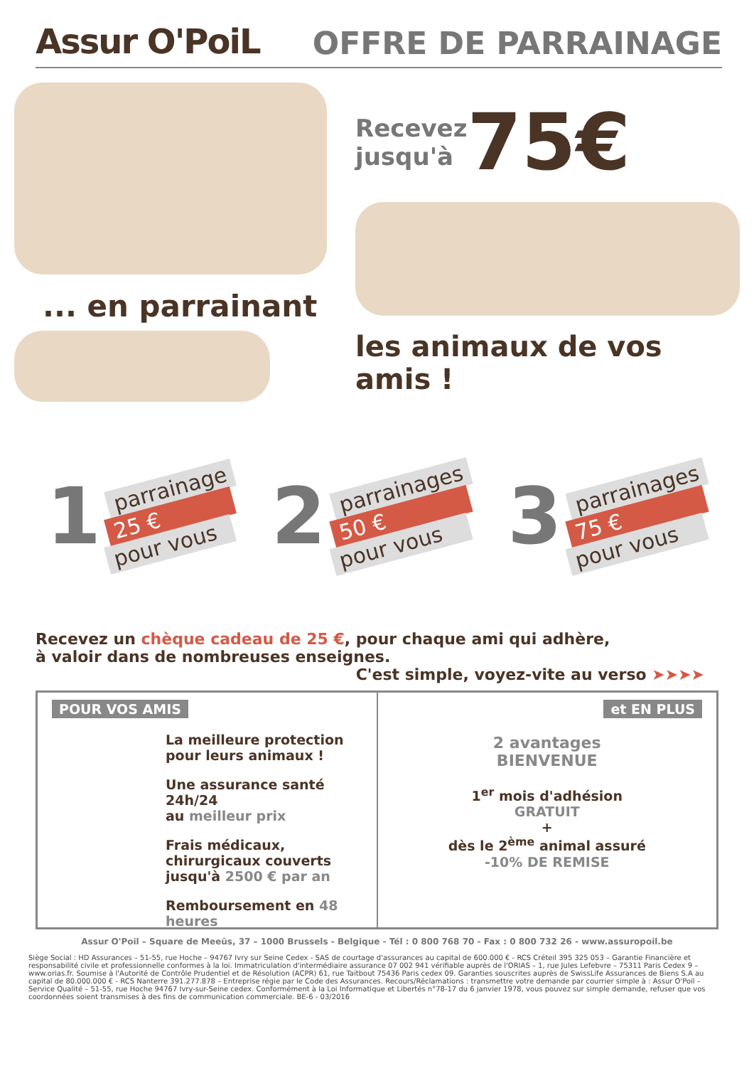Assur O'PoiL
OFFRE DE PARRAINAGE
... en parrainant
Recevez
jusqu'à
75€
les animaux de vos amis !
1
parrainage
25 €
pour vous
2
parrainages
50 €
pour vous
3
parrainages
75 €
pour vous
Recevez un chèque cadeau de 25 €, pour chaque ami qui adhère,
à valoir dans de nombreuses enseignes.
C'est simple, voyez-vite au verso ➤➤➤➤
POUR VOS AMIS
La meilleure protection
pour leurs animaux !
Une assurance santé 24h/24
au meilleur prix
Frais médicaux,
chirurgicaux couverts
jusqu'à 2500 € par an
Remboursement en 48 heures
et EN PLUS
2 avantages
BIENVENUE
1<sup>er</sup> mois d'adhésion
GRATUIT
+
dès le 2<sup>ème</sup> animal assuré
-10% DE REMISE
Assur O'Poil – Square de Meeûs, 37 – 1000 Brussels - Belgique - Tél : 0 800 768 70 - Fax : 0 800 732 26 - www.assuropoil.be
Siège Social : HD Assurances – 51-55, rue Hoche – 94767 Ivry sur Seine Cedex - SAS de courtage d'assurances au capital de 600.000 € - RCS Créteil 395 325 053 – Garantie Financière et responsabilité civile et professionnelle conformes à la loi. Immatriculation d'intermédiaire assurance 07 002 941 vérifiable auprès de l'ORIAS – 1, rue Jules Lefebvre – 75311 Paris Cedex 9 – www.orias.fr. Soumise à l'Autorité de Contrôle Prudentiel et de Résolution (ACPR) 61, rue Taitbout 75436 Paris cedex 09. Garanties souscrites auprès de SwissLife Assurances de Biens S.A au capital de 80.000.000 € - RCS Nanterre 391.277.878 – Entreprise régie par le Code des Assurances. Recours/Réclamations : transmettre votre demande par courrier simple à : Assur O'Poil – Service Qualité – 51-55, rue Hoche 94767 Ivry-sur-Seine cedex. Conformément à la Loi Informatique et Libertés n°78-17 du 6 janvier 1978, vous pouvez sur simple demande, refuser que vos coordonnées soient transmises à des fins de communication commerciale. BE-6 - 03/2016